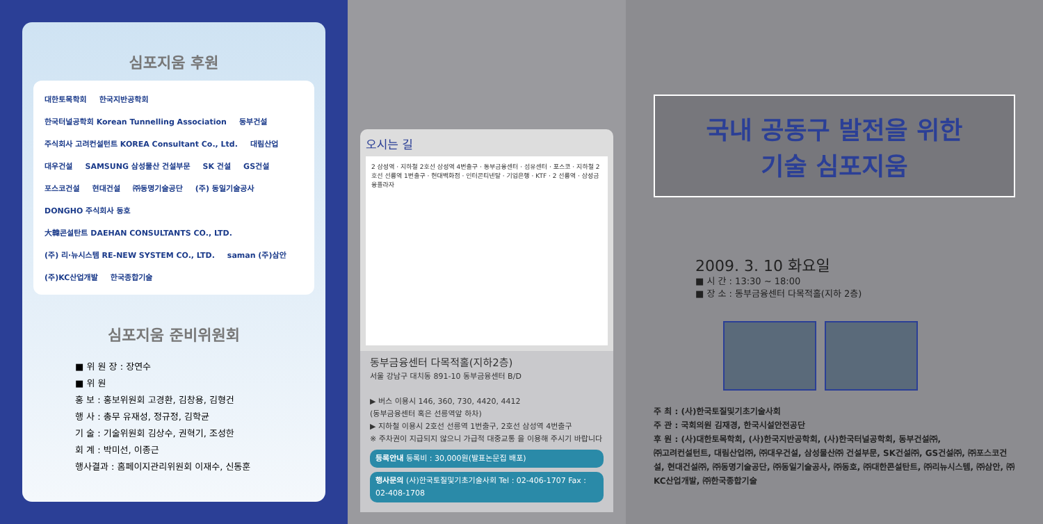심포지움 후원
대한토목학회 한국지반공학회 한국터널공학회 Korean Tunnelling Association 동부건설 주식회사 고려컨설턴트 KOREA Consultant Co., Ltd. 대림산업 대우건설 SAMSUNG 삼성물산 건설부문 SK 건설 GS건설 포스코건설 현대건설 ㈜동명기술공단 (주) 동일기술공사 DONGHO 주식회사 동호 大韓콘설탄트 DAEHAN CONSULTANTS CO., LTD. (주) 리·뉴시스템 RE-NEW SYSTEM CO., LTD. saman (주)삼안 (주)KC산업개발 한국종합기술
심포지움 준비위원회
■ 위 원 장 : 장연수
■ 위 원
홍 보 : 홍보위원회 고경환, 김창용, 김형건
행 사 : 총무 유재성, 정규정, 김학균
기 술 : 기술위원회 김상수, 권혁기, 조성한
회 계 : 박미선, 이종근
행사결과 : 홈페이지관리위원회 이재수, 신동훈
오시는 길
2 삼성역 · 지하철 2호선 삼성역 4번출구 · 동부금융센터 · 섬유센터 · 포스코 · 지하철 2호선 선릉역 1번출구 · 현대백화점 · 인터콘티넨탈 · 기업은행 · KTF · 2 선릉역 · 삼성금융플라자
동부금융센터 다목적홀(지하2층)
서울 강남구 대치동 891-10 동부금융센터 B/D
▶ 버스 이용시 146, 360, 730, 4420, 4412
(동부금융센터 혹은 선릉역앞 하차)
▶ 지하철 이용시 2호선 선릉역 1번출구, 2호선 삼성역 4번출구
※ 주차권이 지급되지 않으니 가급적 대중교통 을 이용해 주시기 바랍니다
등록안내 등록비 : 30,000원(발표논문집 배포)
행사문의 (사)한국토질및기초기술사회 Tel : 02-406-1707 Fax : 02-408-1708
국내 공동구 발전을 위한
기술 심포지움
2009. 3. 10 화요일
■ 시 간 : 13:30 ~ 18:00
■ 장 소 : 동부금융센터 다목적홀(지하 2층)
주 최 : (사)한국토질및기초기술사회
주 관 : 국회의원 김재경, 한국시설안전공단
후 원 : (사)대한토목학회, (사)한국지반공학회, (사)한국터널공학회, 동부건설㈜,
㈜고려컨설턴트, 대림산업㈜, ㈜대우건설, 삼성물산㈜ 건설부문, SK건설㈜, GS건설㈜, ㈜포스코건설, 현대건설㈜, ㈜동명기술공단, ㈜동일기술공사, ㈜동호, ㈜대한콘설탄트, ㈜리뉴시스템, ㈜삼안, ㈜KC산업개발, ㈜한국종합기술